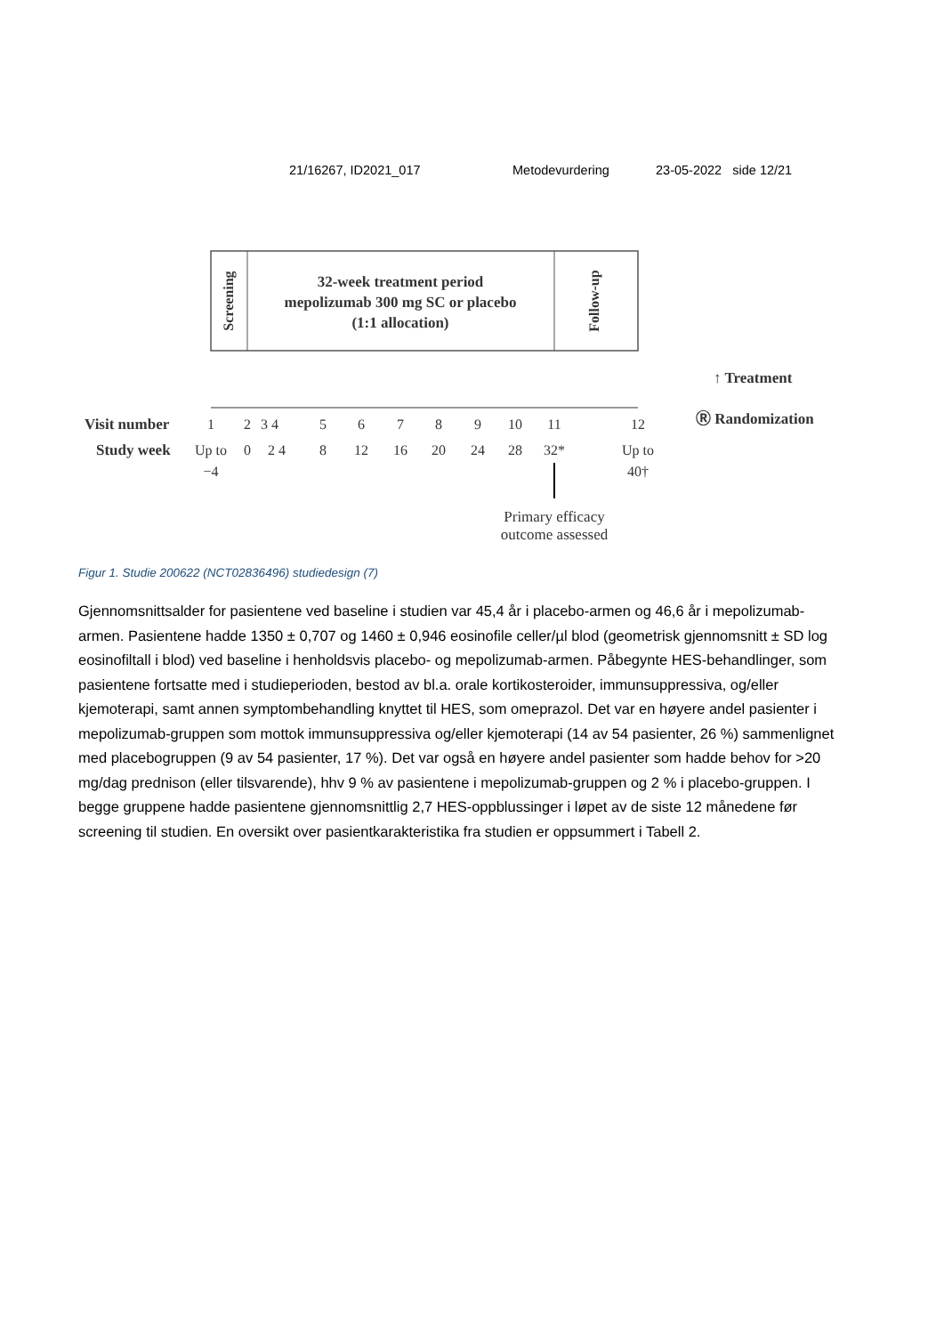21/16267, ID2021_017 Metodevurdering 23-05-2022 side 12/21
Screening
32-week treatment period
mepolizumab 300 mg SC or placebo
(1:1 allocation)
Follow-up
Visit number
Study week
1
2
3 4
5
6
7
8
9
10
11
12
Up to
0
2 4
8
12
16
20
24
28
32*
Up to
−4
40†
Primary efficacy
outcome assessed
↑ Treatment
Ⓡ Randomization
Figur 1. Studie 200622 (NCT02836496) studiedesign (7)
Gjennomsnittsalder for pasientene ved baseline i studien var 45,4 år i placebo-armen og 46,6 år i mepolizumab-armen. Pasientene hadde 1350 ± 0,707 og 1460 ± 0,946 eosinofile celler/µl blod (geometrisk gjennomsnitt ± SD log eosinofiltall i blod) ved baseline i henholdsvis placebo- og mepolizumab-armen. Påbegynte HES-behandlinger, som pasientene fortsatte med i studieperioden, bestod av bl.a. orale kortikosteroider, immunsuppressiva, og/eller kjemoterapi, samt annen symptombehandling knyttet til HES, som omeprazol. Det var en høyere andel pasienter i mepolizumab-gruppen som mottok immunsuppressiva og/eller kjemoterapi (14 av 54 pasienter, 26 %) sammenlignet med placebogruppen (9 av 54 pasienter, 17 %). Det var også en høyere andel pasienter som hadde behov for >20 mg/dag prednison (eller tilsvarende), hhv 9 % av pasientene i mepolizumab-gruppen og 2 % i placebo-gruppen. I begge gruppene hadde pasientene gjennomsnittlig 2,7 HES-oppblussinger i løpet av de siste 12 månedene før screening til studien. En oversikt over pasientkarakteristika fra studien er oppsummert i Tabell 2.